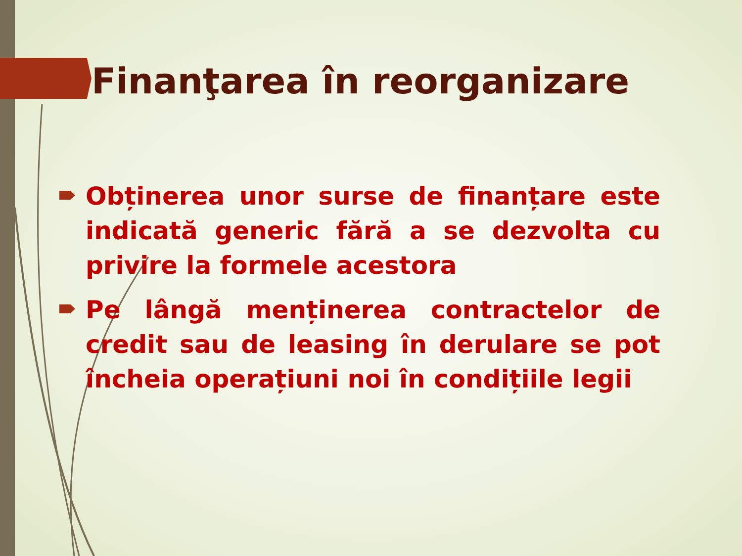Finanţarea în reorganizare
Obținerea unor surse de finanțare este indicată generic fără a se dezvolta cu privire la formele acestora
Pe lângă menținerea contractelor de credit sau de leasing în derulare se pot încheia operațiuni noi în condițiile legii